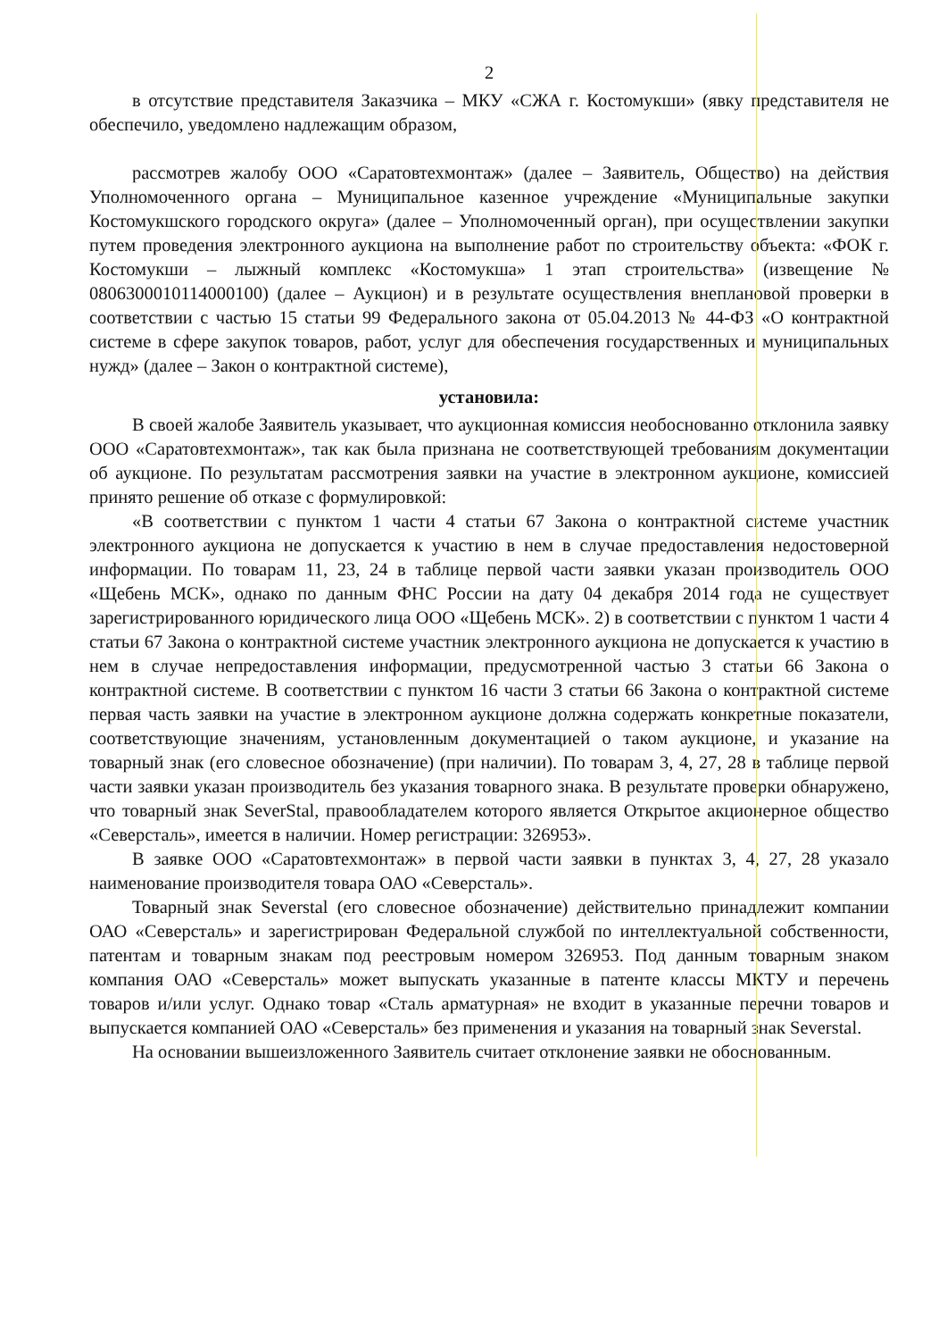2
в отсутствие представителя Заказчика – МКУ «СЖА г. Костомукши» (явку представителя не обеспечило, уведомлено надлежащим образом,
рассмотрев жалобу ООО «Саратовтехмонтаж» (далее – Заявитель, Общество) на действия Уполномоченного органа – Муниципальное казенное учреждение «Муниципальные закупки Костомукшского городского округа» (далее – Уполномоченный орган), при осуществлении закупки путем проведения электронного аукциона на выполнение работ по строительству объекта: «ФОК г. Костомукши – лыжный комплекс «Костомукша» 1 этап строительства» (извещение № 0806300010114000100) (далее – Аукцион) и в результате осуществления внеплановой проверки в соответствии с частью 15 статьи 99 Федерального закона от 05.04.2013 № 44-ФЗ «О контрактной системе в сфере закупок товаров, работ, услуг для обеспечения государственных и муниципальных нужд» (далее – Закон о контрактной системе),
установила:
В своей жалобе Заявитель указывает, что аукционная комиссия необоснованно отклонила заявку ООО «Саратовтехмонтаж», так как была признана не соответствующей требованиям документации об аукционе. По результатам рассмотрения заявки на участие в электронном аукционе, комиссией принято решение об отказе с формулировкой:
«В соответствии с пунктом 1 части 4 статьи 67 Закона о контрактной системе участник электронного аукциона не допускается к участию в нем в случае предоставления недостоверной информации. По товарам 11, 23, 24 в таблице первой части заявки указан производитель ООО «Щебень МСК», однако по данным ФНС России на дату 04 декабря 2014 года не существует зарегистрированного юридического лица ООО «Щебень МСК». 2) в соответствии с пунктом 1 части 4 статьи 67 Закона о контрактной системе участник электронного аукциона не допускается к участию в нем в случае непредоставления информации, предусмотренной частью 3 статьи 66 Закона о контрактной системе. В соответствии с пунктом 16 части 3 статьи 66 Закона о контрактной системе первая часть заявки на участие в электронном аукционе должна содержать конкретные показатели, соответствующие значениям, установленным документацией о таком аукционе, и указание на товарный знак (его словесное обозначение) (при наличии). По товарам 3, 4, 27, 28 в таблице первой части заявки указан производитель без указания товарного знака. В результате проверки обнаружено, что товарный знак SeverStal, правообладателем которого является Открытое акционерное общество «Северсталь», имеется в наличии. Номер регистрации: 326953».
В заявке ООО «Саратовтехмонтаж» в первой части заявки в пунктах 3, 4, 27, 28 указало наименование производителя товара ОАО «Северсталь».
Товарный знак Severstal (его словесное обозначение) действительно принадлежит компании ОАО «Северсталь» и зарегистрирован Федеральной службой по интеллектуальной собственности, патентам и товарным знакам под реестровым номером 326953. Под данным товарным знаком компания ОАО «Северсталь» может выпускать указанные в патенте классы МКТУ и перечень товаров и/или услуг. Однако товар «Сталь арматурная» не входит в указанные перечни товаров и выпускается компанией ОАО «Северсталь» без применения и указания на товарный знак Severstal.
На основании вышеизложенного Заявитель считает отклонение заявки не обоснованным.